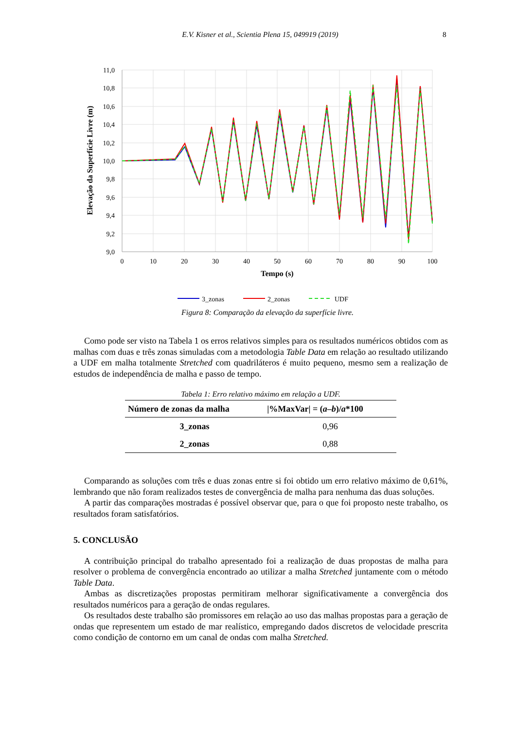E.V. Kisner et al., Scientia Plena 15, 049919 (2019) 8
11,0
10,8
10,6
10,4
10,2
10,0
9,8
9,6
9,4
9,2
9,0
0
10
20
30
40
50
60
70
80
90
100
Tempo (s)
Elevação da Superfície Livre (m)
3_zonas
2_zonas
UDF
Figura 8: Comparação da elevação da superfície livre.
Como pode ser visto na Tabela 1 os erros relativos simples para os resultados numéricos obtidos com as malhas com duas e três zonas simuladas com a metodologia Table Data em relação ao resultado utilizando a UDF em malha totalmente Stretched com quadriláteros é muito pequeno, mesmo sem a realização de estudos de independência de malha e passo de tempo.
Tabela 1: Erro relativo máximo em relação a UDF.
| Número de zonas da malha | /%MaxVar/ = ( a – b )/ a *100 |
| --- | --- |
| 3_zonas | 0,96 |
| 2_zonas | 0,88 |
Comparando as soluções com três e duas zonas entre si foi obtido um erro relativo máximo de 0,61%, lembrando que não foram realizados testes de convergência de malha para nenhuma das duas soluções.
A partir das comparações mostradas é possível observar que, para o que foi proposto neste trabalho, os resultados foram satisfatórios.
5. CONCLUSÃO
A contribuição principal do trabalho apresentado foi a realização de duas propostas de malha para resolver o problema de convergência encontrado ao utilizar a malha Stretched juntamente com o método Table Data.
Ambas as discretizações propostas permitiram melhorar significativamente a convergência dos resultados numéricos para a geração de ondas regulares.
Os resultados deste trabalho são promissores em relação ao uso das malhas propostas para a geração de ondas que representem um estado de mar realístico, empregando dados discretos de velocidade prescrita como condição de contorno em um canal de ondas com malha Stretched.